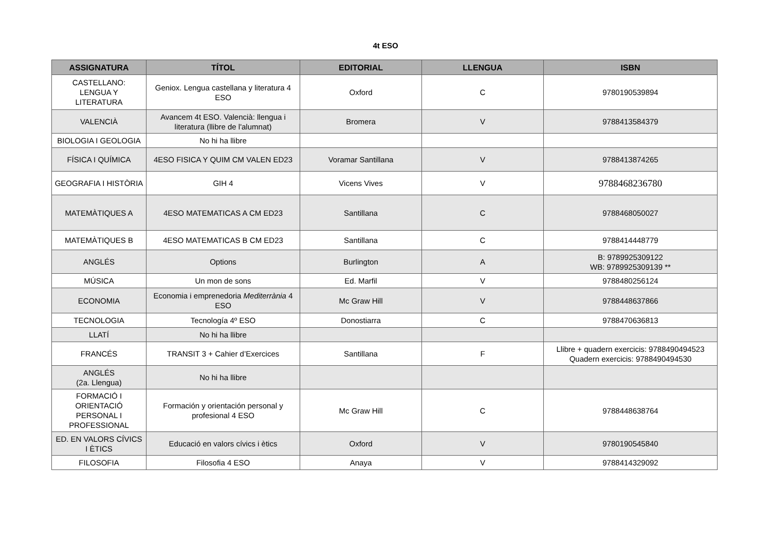4t ESO
| ASSIGNATURA | TÍTOL | EDITORIAL | LLENGUA | ISBN |
| --- | --- | --- | --- | --- |
| CASTELLANO: LENGUA Y LITERATURA | Geniox. Lengua castellana y literatura 4 ESO | Oxford | C | 9780190539894 |
| VALENCIÀ | Avancem 4t ESO. Valencià: llengua i literatura (llibre de l'alumnat) | Bromera | V | 9788413584379 |
| BIOLOGIA I GEOLOGIA | No hi ha llibre | | | |
| FÍSICA I QUÍMICA | 4ESO FISICA Y QUIM CM VALEN ED23 | Voramar Santillana | V | 9788413874265 |
| GEOGRAFIA I HISTÒRIA | GIH 4 | Vicens Vives | V | 9788468236780 |
| MATEMÀTIQUES A | 4ESO MATEMATICAS A CM ED23 | Santillana | C | 9788468050027 |
| MATEMÀTIQUES B | 4ESO MATEMATICAS B CM ED23 | Santillana | C | 9788414448779 |
| ANGLÉS | Options | Burlington | A | B: 9789925309122 WB: 9789925309139 ** |
| MÚSICA | Un mon de sons | Ed. Marfil | V | 9788480256124 |
| ECONOMIA | Economia i emprenedoria Mediterrània 4 ESO | Mc Graw Hill | V | 9788448637866 |
| TECNOLOGIA | Tecnología 4º ESO | Donostiarra | C | 9788470636813 |
| LLATÍ | No hi ha llibre | | | |
| FRANCÉS | TRANSIT 3 + Cahier d’Exercices | Santillana | F | Llibre + quadern exercicis: 9788490494523 Quadern exercicis: 9788490494530 |
| ANGLÉS (2a. Llengua) | No hi ha llibre | | | |
| FORMACIÓ I ORIENTACIÓ PERSONAL I PROFESSIONAL | Formación y orientación personal y profesional 4 ESO | Mc Graw Hill | C | 9788448638764 |
| ED. EN VALORS CÍVICS I ÈTICS | Educació en valors cívics i ètics | Oxford | V | 9780190545840 |
| FILOSOFIA | Filosofia 4 ESO | Anaya | V | 9788414329092 |